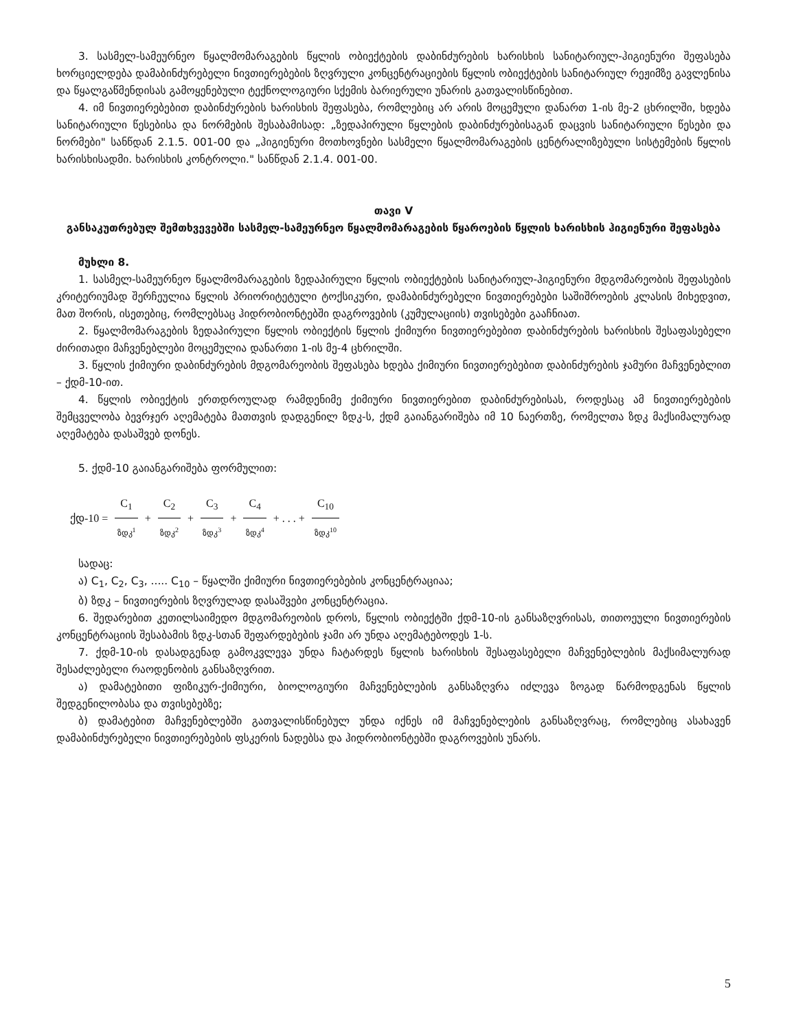3. სასმელ-სამეურნეო წყალმომარაგების წყლის ობიექტების დაბინძურების ხარისხის სანიტარიულ-ჰიგიენური შეფასება ხორციელდება დამაბინძურებელი ნივთიერებების ზღვრული კონცენტრაციების წყლის ობიექტების სანიტარიულ რეჟიმზე გავლენისა და წყალგაწმენდისას გამოყენებული ტექნოლოგიური სქემის ბარიერული უნარის გათვალისწინებით.
4. იმ ნივთიერებებით დაბინძურების ხარისხის შეფასება, რომლებიც არ არის მოცემული დანართ 1-ის მე-2 ცხრილში, ხდება სანიტარიული წესებისა და ნორმების შესაბამისად: „ზედაპირული წყლების დაბინძურებისაგან დაცვის სანიტარიული წესები და ნორმები" სანწდან 2.1.5. 001-00 და „ჰიგიენური მოთხოვნები სასმელი წყალმომარაგების ცენტრალიზებული სისტემების წყლის ხარისხისადმი. ხარისხის კონტროლი." სანწდან 2.1.4. 001-00.
თავი V
განსაკუთრებულ შემთხვევებში სასმელ-სამეურნეო წყალმომარაგების წყაროების წყლის ხარისხის ჰიგიენური შეფასება
მუხლი 8.
1. სასმელ-სამეურნეო წყალმომარაგების ზედაპირული წყლის ობიექტების სანიტარიულ-ჰიგიენური მდგომარეობის შეფასების კრიტერიუმად შერჩეულია წყლის პრიორიტეტული ტოქსიკური, დამაბინძურებელი ნივთიერებები საშიშროების კლასის მიხედვით, მათ შორის, ისეთებიც, რომლებსაც ჰიდრობიონტებში დაგროვების (კუმულაციის) თვისებები გააჩნიათ.
2. წყალმომარაგების ზედაპირული წყლის ობიექტის წყლის ქიმიური ნივთიერებებით დაბინძურების ხარისხის შესაფასებელი ძირითადი მაჩვენებლები მოცემულია დანართი 1-ის მე-4 ცხრილში.
3. წყლის ქიმიური დაბინძურების მდგომარეობის შეფასება ხდება ქიმიური ნივთიერებებით დაბინძურების ჯამური მაჩვენებლით – ქდმ-10-ით.
4. წყლის ობიექტის ერთდროულად რამდენიმე ქიმიური ნივთიერებით დაბინძურებისას, როდესაც ამ ნივთიერებების შემცველობა ბევრჯერ აღემატება მათთვის დადგენილ ზდკ-ს, ქდმ გაიანგარიშება იმ 10 ნაერთზე, რომელთა ზდკ მაქსიმალურად აღემატება დასაშვებ დონეს.
5. ქდმ-10 გაიანგარიშება ფორმულით:
ქდ-10 = C<sub>1</sub> ზდკ<sup>1</sup> + C<sub>2</sub> ზდკ<sup>2</sup> + C<sub>3</sub> ზდკ<sup>3</sup> + C<sub>4</sub> ზდკ<sup>4</sup> + . . . + C<sub>10</sub> ზდკ<sup>10</sup>
სადაც:
ა) C<sub>1</sub>, C<sub>2</sub>, C<sub>3</sub>, ..... C<sub>10</sub> – წყალში ქიმიური ნივთიერებების კონცენტრაციაა;
ბ) ზდკ – ნივთიერების ზღვრულად დასაშვები კონცენტრაცია.
6. შედარებით კეთილსაიმედო მდგომარეობის დროს, წყლის ობიექტში ქდმ-10-ის განსაზღვრისას, თითოეული ნივთიერების კონცენტრაციის შესაბამის ზდკ-სთან შეფარდებების ჯამი არ უნდა აღემატებოდეს 1-ს.
7. ქდმ-10-ის დასადგენად გამოკვლევა უნდა ჩატარდეს წყლის ხარისხის შესაფასებელი მაჩვენებლების მაქსიმალურად შესაძლებელი რაოდენობის განსაზღვრით.
ა) დამატებითი ფიზიკურ-ქიმიური, ბიოლოგიური მაჩვენებლების განსაზღვრა იძლევა ზოგად წარმოდგენას წყლის შედგენილობასა და თვისებებზე;
ბ) დამატებით მაჩვენებლებში გათვალისწინებულ უნდა იქნეს იმ მაჩვენებლების განსაზღვრაც, რომლებიც ასახავენ დამაბინძურებელი ნივთიერებების ფსკერის ნადებსა და ჰიდრობიონტებში დაგროვების უნარს.
5